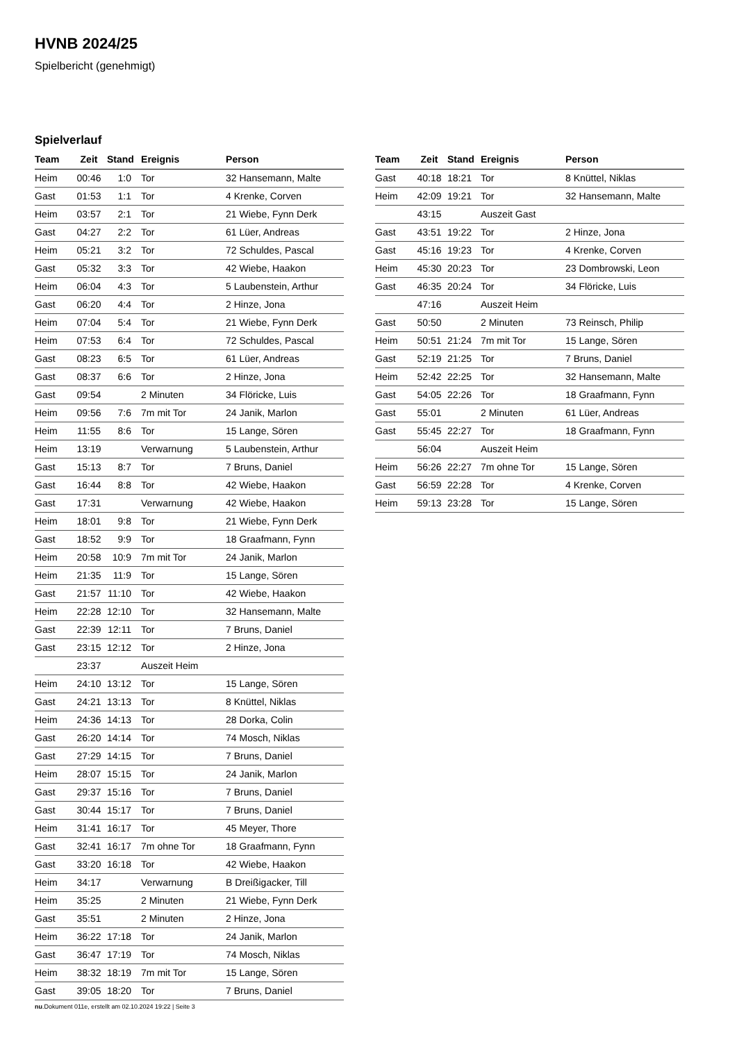HVNB 2024/25
Spielbericht (genehmigt)
Spielverlauf
| Team | Zeit | Stand | Ereignis | Person |
| --- | --- | --- | --- | --- |
| Heim | 00:46 | 1:0 | Tor | 32 Hansemann, Malte |
| Gast | 01:53 | 1:1 | Tor | 4 Krenke, Corven |
| Heim | 03:57 | 2:1 | Tor | 21 Wiebe, Fynn Derk |
| Gast | 04:27 | 2:2 | Tor | 61 Lüer, Andreas |
| Heim | 05:21 | 3:2 | Tor | 72 Schuldes, Pascal |
| Gast | 05:32 | 3:3 | Tor | 42 Wiebe, Haakon |
| Heim | 06:04 | 4:3 | Tor | 5 Laubenstein, Arthur |
| Gast | 06:20 | 4:4 | Tor | 2 Hinze, Jona |
| Heim | 07:04 | 5:4 | Tor | 21 Wiebe, Fynn Derk |
| Heim | 07:53 | 6:4 | Tor | 72 Schuldes, Pascal |
| Gast | 08:23 | 6:5 | Tor | 61 Lüer, Andreas |
| Gast | 08:37 | 6:6 | Tor | 2 Hinze, Jona |
| Gast | 09:54 | | 2 Minuten | 34 Flöricke, Luis |
| Heim | 09:56 | 7:6 | 7m mit Tor | 24 Janik, Marlon |
| Heim | 11:55 | 8:6 | Tor | 15 Lange, Sören |
| Heim | 13:19 | | Verwarnung | 5 Laubenstein, Arthur |
| Gast | 15:13 | 8:7 | Tor | 7 Bruns, Daniel |
| Gast | 16:44 | 8:8 | Tor | 42 Wiebe, Haakon |
| Gast | 17:31 | | Verwarnung | 42 Wiebe, Haakon |
| Heim | 18:01 | 9:8 | Tor | 21 Wiebe, Fynn Derk |
| Gast | 18:52 | 9:9 | Tor | 18 Graafmann, Fynn |
| Heim | 20:58 | 10:9 | 7m mit Tor | 24 Janik, Marlon |
| Heim | 21:35 | 11:9 | Tor | 15 Lange, Sören |
| Gast | 21:57 | 11:10 | Tor | 42 Wiebe, Haakon |
| Heim | 22:28 | 12:10 | Tor | 32 Hansemann, Malte |
| Gast | 22:39 | 12:11 | Tor | 7 Bruns, Daniel |
| Gast | 23:15 | 12:12 | Tor | 2 Hinze, Jona |
| | 23:37 | | Auszeit Heim | |
| Heim | 24:10 | 13:12 | Tor | 15 Lange, Sören |
| Gast | 24:21 | 13:13 | Tor | 8 Knüttel, Niklas |
| Heim | 24:36 | 14:13 | Tor | 28 Dorka, Colin |
| Gast | 26:20 | 14:14 | Tor | 74 Mosch, Niklas |
| Gast | 27:29 | 14:15 | Tor | 7 Bruns, Daniel |
| Heim | 28:07 | 15:15 | Tor | 24 Janik, Marlon |
| Gast | 29:37 | 15:16 | Tor | 7 Bruns, Daniel |
| Gast | 30:44 | 15:17 | Tor | 7 Bruns, Daniel |
| Heim | 31:41 | 16:17 | Tor | 45 Meyer, Thore |
| Gast | 32:41 | 16:17 | 7m ohne Tor | 18 Graafmann, Fynn |
| Gast | 33:20 | 16:18 | Tor | 42 Wiebe, Haakon |
| Heim | 34:17 | | Verwarnung | B Dreißigacker, Till |
| Heim | 35:25 | | 2 Minuten | 21 Wiebe, Fynn Derk |
| Gast | 35:51 | | 2 Minuten | 2 Hinze, Jona |
| Heim | 36:22 | 17:18 | Tor | 24 Janik, Marlon |
| Gast | 36:47 | 17:19 | Tor | 74 Mosch, Niklas |
| Heim | 38:32 | 18:19 | 7m mit Tor | 15 Lange, Sören |
| Gast | 39:05 | 18:20 | Tor | 7 Bruns, Daniel |
| Team | Zeit | Stand | Ereignis | Person |
| --- | --- | --- | --- | --- |
| Gast | 40:18 | 18:21 | Tor | 8 Knüttel, Niklas |
| Heim | 42:09 | 19:21 | Tor | 32 Hansemann, Malte |
| | 43:15 | | Auszeit Gast | |
| Gast | 43:51 | 19:22 | Tor | 2 Hinze, Jona |
| Gast | 45:16 | 19:23 | Tor | 4 Krenke, Corven |
| Heim | 45:30 | 20:23 | Tor | 23 Dombrowski, Leon |
| Gast | 46:35 | 20:24 | Tor | 34 Flöricke, Luis |
| | 47:16 | | Auszeit Heim | |
| Gast | 50:50 | | 2 Minuten | 73 Reinsch, Philip |
| Heim | 50:51 | 21:24 | 7m mit Tor | 15 Lange, Sören |
| Gast | 52:19 | 21:25 | Tor | 7 Bruns, Daniel |
| Heim | 52:42 | 22:25 | Tor | 32 Hansemann, Malte |
| Gast | 54:05 | 22:26 | Tor | 18 Graafmann, Fynn |
| Gast | 55:01 | | 2 Minuten | 61 Lüer, Andreas |
| Gast | 55:45 | 22:27 | Tor | 18 Graafmann, Fynn |
| | 56:04 | | Auszeit Heim | |
| Heim | 56:26 | 22:27 | 7m ohne Tor | 15 Lange, Sören |
| Gast | 56:59 | 22:28 | Tor | 4 Krenke, Corven |
| Heim | 59:13 | 23:28 | Tor | 15 Lange, Sören |
nu.Dokument 011e, erstellt am 02.10.2024 19:22 | Seite 3